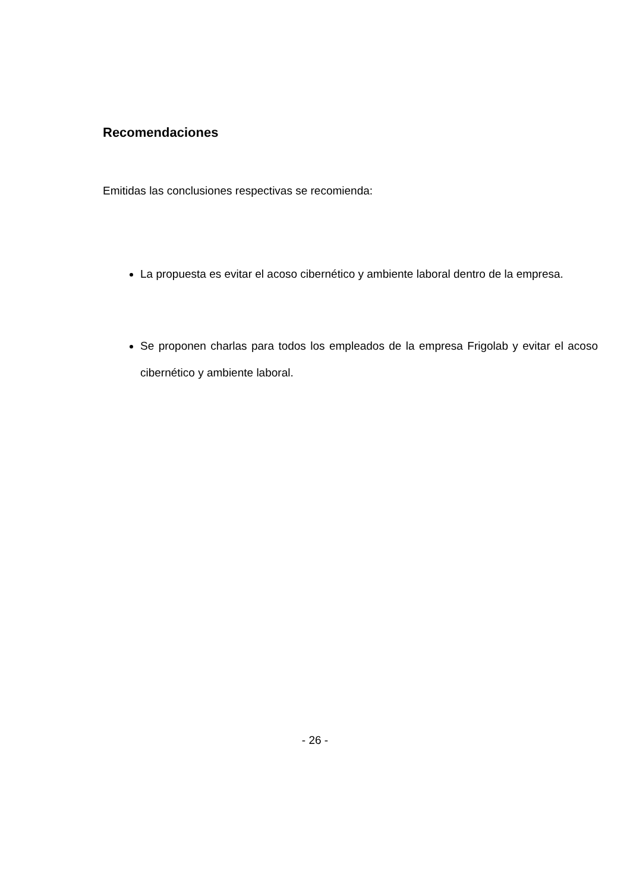Recomendaciones
Emitidas las conclusiones respectivas se recomienda:
La propuesta es evitar el acoso cibernético y ambiente laboral dentro de la empresa.
Se proponen charlas para todos los empleados de la empresa Frigolab y evitar el acoso cibernético y ambiente laboral.
- 26 -